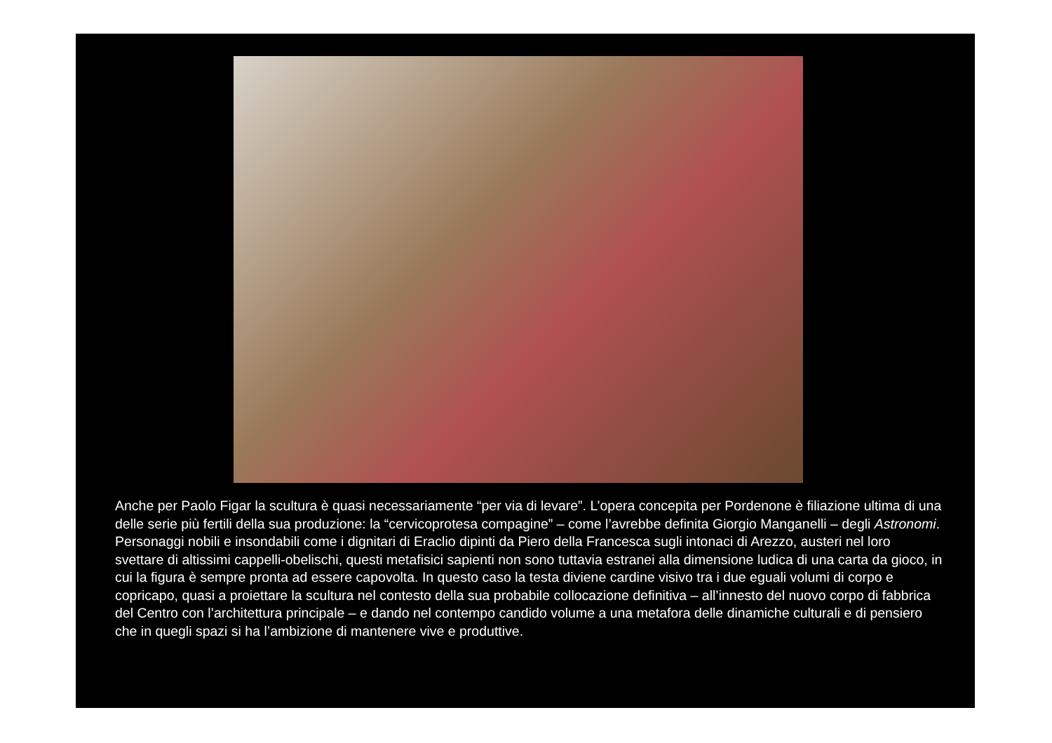Anche per Paolo Figar la scultura è quasi necessariamente “per via di levare”. L’opera concepita per Pordenone è filiazione ultima di una delle serie più fertili della sua produzione: la “cervicoprotesa compagine” – come l’avrebbe definita Giorgio Manganelli – degli Astronomi.
Personaggi nobili e insondabili come i dignitari di Eraclio dipinti da Piero della Francesca sugli intonaci di Arezzo, austeri nel loro svettare di altissimi cappelli-obelischi, questi metafisici sapienti non sono tuttavia estranei alla dimensione ludica di una carta da gioco, in cui la figura è sempre pronta ad essere capovolta. In questo caso la testa diviene cardine visivo tra i due eguali volumi di corpo e copricapo, quasi a proiettare la scultura nel contesto della sua probabile collocazione definitiva – all’innesto del nuovo corpo di fabbrica del Centro con l’architettura principale – e dando nel contempo candido volume a una metafora delle dinamiche culturali e di pensiero che in quegli spazi si ha l’ambizione di mantenere vive e produttive.